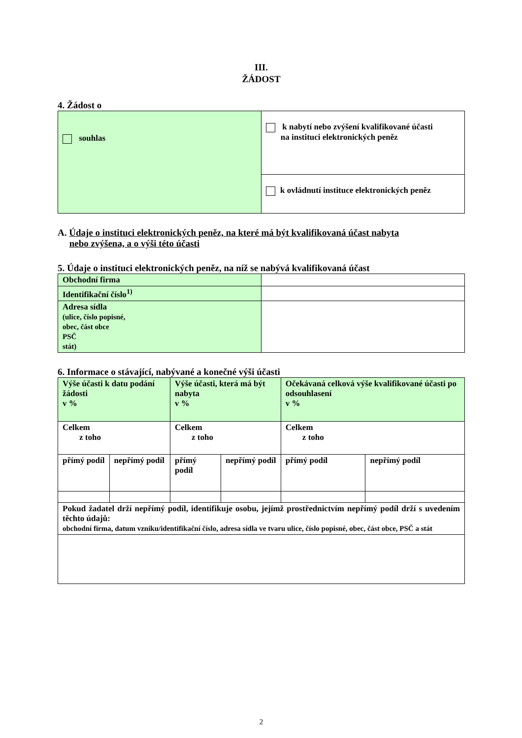III.
ŽÁDOST
4. Žádost o
| souhlas | k nabytí nebo zvýšení kvalifikované účasti na instituci elektronických peněz |
| | k ovládnutí instituce elektronických peněz |
A. Údaje o instituci elektronických peněz, na které má být kvalifikovaná účast nabyta
nebo zvýšena, a o výši této účasti
5. Údaje o instituci elektronických peněz, na níž se nabývá kvalifikovaná účast
| Obchodní firma | |
| Identifikační číslo<sup>1)</sup> | |
| Adresa sídla (ulice, číslo popisné, obec, část obce PSČ stát) | |
6. Informace o stávající, nabývané a konečné výši účasti
| Výše účasti k datu podání žádosti v % | | Výše účasti, která má být nabyta v % | | Očekávaná celková výše kvalifikované účasti po odsouhlasení v % | |
| Celkem z toho | | Celkem z toho | | Celkem z toho | |
| přímý podíl | nepřímý podíl | přímý podíl | nepřímý podíl | přímý podíl | nepřímý podíl |
| Pokud žadatel drží nepřímý podíl, identifikuje osobu, jejímž prostřednictvím nepřímý podíl drží s uvedením těchto údajů: obchodní firma, datum vzniku/identifikační číslo, adresa sídla ve tvaru ulice, číslo popisné, obec, část obce, PSČ a stát | | | | | |
2